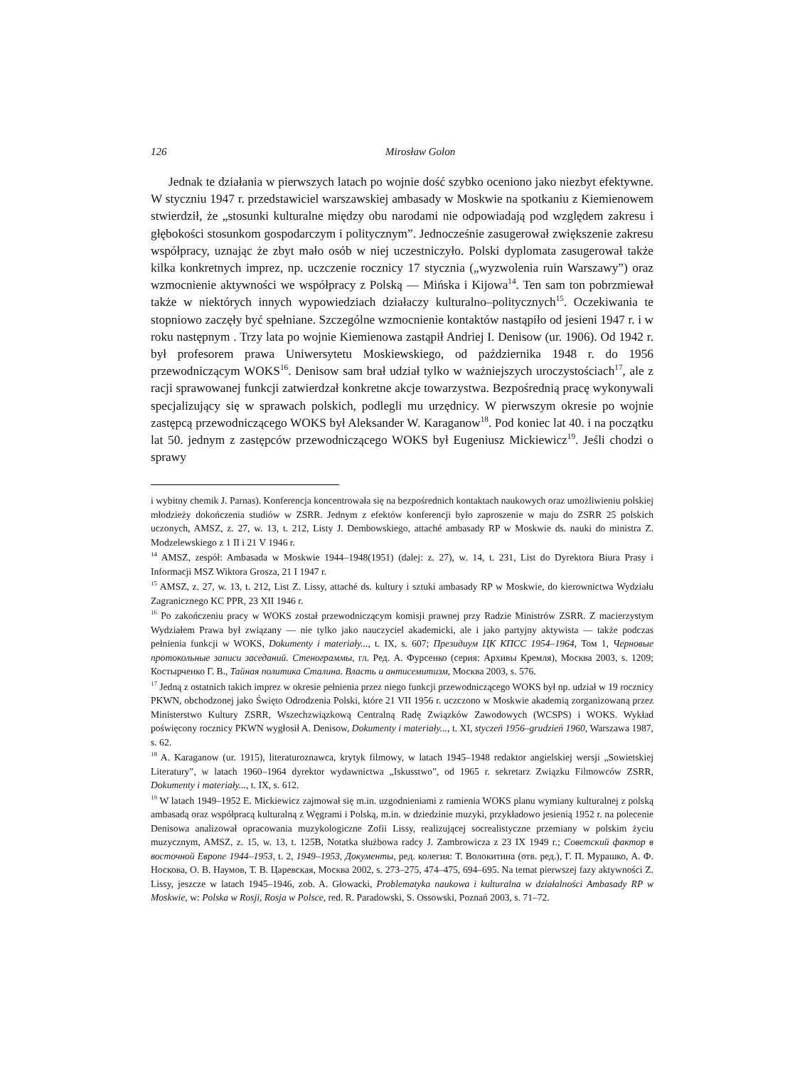126 Mirosław Golon
Jednak te działania w pierwszych latach po wojnie dość szybko oceniono jako niezbyt efektywne. W styczniu 1947 r. przedstawiciel warszawskiej ambasady w Moskwie na spotkaniu z Kiemienowem stwierdził, że „stosunki kulturalne między obu narodami nie odpowiadają pod względem zakresu i głębokości stosunkom gospodarczym i politycznym”. Jednocześnie zasugerował zwiększenie zakresu współpracy, uznając że zbyt mało osób w niej uczestniczyło. Polski dyplomata zasugerował także kilka konkretnych imprez, np. uczczenie rocznicy 17 stycznia („wyzwolenia ruin Warszawy”) oraz wzmocnienie aktywności we współpracy z Polską — Mińska i Kijowa<sup>14</sup>. Ten sam ton pobrzmiewał także w niektórych innych wypowiedziach działaczy kulturalno–politycznych<sup>15</sup>. Oczekiwania te stopniowo zaczęły być spełniane. Szczególne wzmocnienie kontaktów nastąpiło od jesieni 1947 r. i w roku następnym . Trzy lata po wojnie Kiemienowa zastąpił Andriej I. Denisow (ur. 1906). Od 1942 r. był profesorem prawa Uniwersytetu Moskiewskiego, od października 1948 r. do 1956 przewodniczącym WOKS<sup>16</sup>. Denisow sam brał udział tylko w ważniejszych uroczystościach<sup>17</sup>, ale z racji sprawowanej funkcji zatwierdzał konkretne akcje towarzystwa. Bezpośrednią pracę wykonywali specjalizujący się w sprawach polskich, podlegli mu urzędnicy. W pierwszym okresie po wojnie zastępcą przewodniczącego WOKS był Aleksander W. Karaganow<sup>18</sup>. Pod koniec lat 40. i na początku lat 50. jednym z zastępców przewodniczącego WOKS był Eugeniusz Mickiewicz<sup>19</sup>. Jeśli chodzi o sprawy
i wybitny chemik J. Parnas). Konferencja koncentrowała się na bezpośrednich kontaktach naukowych oraz umożliwieniu polskiej młodzieży dokończenia studiów w ZSRR. Jednym z efektów konferencji było zaproszenie w maju do ZSRR 25 polskich uczonych, AMSZ, z. 27, w. 13, t. 212, Listy J. Dembowskiego, attaché ambasady RP w Moskwie ds. nauki do ministra Z. Modzelewskiego z 1 II i 21 V 1946 r.
<sup>14</sup> AMSZ, zespół: Ambasada w Moskwie 1944–1948(1951) (dalej: z. 27), w. 14, t. 231, List do Dyrektora Biura Prasy i Informacji MSZ Wiktora Grosza, 21 I 1947 r.
<sup>15</sup> AMSZ, z. 27, w. 13, t. 212, List Z. Lissy, attaché ds. kultury i sztuki ambasady RP w Moskwie, do kierownictwa Wydziału Zagranicznego KC PPR, 23 XII 1946 r.
<sup>16</sup> Po zakończeniu pracy w WOKS został przewodniczącym komisji prawnej przy Radzie Ministrów ZSRR. Z macierzystym Wydziałem Prawa był związany — nie tylko jako nauczyciel akademicki, ale i jako partyjny aktywista — także podczas pełnienia funkcji w WOKS, Dokumenty i materiały..., t. IX, s. 607; Президиум ЦК КПСС 1954–1964, Том 1, Черновые протокольные записи заседаний. Стенограммы, гл. Ред. А. Фурсенко (серия: Архивы Кремля), Москва 2003, s. 1209; Костырченко Г. В., Тайная политика Сталина. Власть и антисемитизм, Москва 2003, s. 576.
<sup>17</sup> Jedną z ostatnich takich imprez w okresie pełnienia przez niego funkcji przewodniczącego WOKS był np. udział w 19 rocznicy PKWN, obchodzonej jako Święto Odrodzenia Polski, które 21 VII 1956 r. uczczono w Moskwie akademią zorganizowaną przez Ministerstwo Kultury ZSRR, Wszechzwiązkową Centralną Radę Związków Zawodowych (WCSPS) i WOKS. Wykład poświęcony rocznicy PKWN wygłosił A. Denisow, Dokumenty i materiały..., t. XI, styczeń 1956–grudzień 1960, Warszawa 1987, s. 62.
<sup>18</sup> A. Karaganow (ur. 1915), literaturoznawca, krytyk filmowy, w latach 1945–1948 redaktor angielskiej wersji „Sowietskiej Literatury”, w latach 1960–1964 dyrektor wydawnictwa „Iskusstwo”, od 1965 r. sekretarz Związku Filmowców ZSRR, Dokumenty i materiały..., t. IX, s. 612.
<sup>19</sup> W latach 1949–1952 E. Mickiewicz zajmował się m.in. uzgodnieniami z ramienia WOKS planu wymiany kulturalnej z polską ambasadą oraz współpracą kulturalną z Węgrami i Polską, m.in. w dziedzinie muzyki, przykładowo jesienią 1952 r. na polecenie Denisowa analizował opracowania muzykologiczne Zofii Lissy, realizującej socrealistyczne przemiany w polskim życiu muzycznym, AMSZ, z. 15, w. 13, t. 125B, Notatka służbowa radcy J. Zambrowicza z 23 IX 1949 r.; Советский фактор в восточной Европе 1944–1953, t. 2, 1949–1953, Документы, ред. колегия: Т. Волокитина (отв. ред.), Г. П. Мурашко, А. Ф. Носкова, О. В. Наумов, Т. В. Царевская, Москва 2002, s. 273–275, 474–475, 694–695. Na temat pierwszej fazy aktywności Z. Lissy, jeszcze w latach 1945–1946, zob. A. Głowacki, Problematyka naukowa i kulturalna w działalności Ambasady RP w Moskwie, w: Polska w Rosji, Rosja w Polsce, red. R. Paradowski, S. Ossowski, Poznań 2003, s. 71–72.